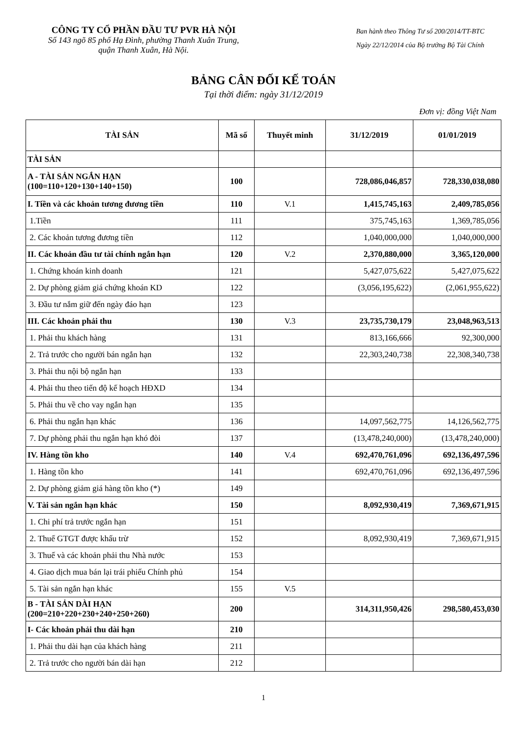CÔNG TY CỔ PHẦN ĐẦU TƯ PVR HÀ NỘI
Số 143 ngõ 85 phố Hạ Đình, phường Thanh Xuân Trung,
quận Thanh Xuân, Hà Nội.
Ban hành theo Thông Tư số 200/2014/TT-BTC
Ngày 22/12/2014 của Bộ trưởng Bộ Tài Chính
BẢNG CÂN ĐỐI KẾ TOÁN
Tại thời điểm: ngày 31/12/2019
Đơn vị: đồng Việt Nam
| TÀI SẢN | Mã số | Thuyết minh | 31/12/2019 | 01/01/2019 |
| --- | --- | --- | --- | --- |
| TÀI SẢN | | | | |
| A - TÀI SẢN NGẮN HẠN (100=110+120+130+140+150) | 100 | | 728,086,046,857 | 728,330,038,080 |
| I. Tiền và các khoản tương đương tiền | 110 | V.1 | 1,415,745,163 | 2,409,785,056 |
| 1.Tiền | 111 | | 375,745,163 | 1,369,785,056 |
| 2. Các khoản tương đương tiền | 112 | | 1,040,000,000 | 1,040,000,000 |
| II. Các khoản đầu tư tài chính ngắn hạn | 120 | V.2 | 2,370,880,000 | 3,365,120,000 |
| 1. Chứng khoán kinh doanh | 121 | | 5,427,075,622 | 5,427,075,622 |
| 2. Dự phòng giảm giá chứng khoán KD | 122 | | (3,056,195,622) | (2,061,955,622) |
| 3. Đầu tư nắm giữ đến ngày đáo hạn | 123 | | | |
| III. Các khoản phải thu | 130 | V.3 | 23,735,730,179 | 23,048,963,513 |
| 1. Phải thu khách hàng | 131 | | 813,166,666 | 92,300,000 |
| 2. Trả trước cho người bán ngắn hạn | 132 | | 22,303,240,738 | 22,308,340,738 |
| 3. Phải thu nội bộ ngắn hạn | 133 | | | |
| 4. Phải thu theo tiến độ kế hoạch HĐXD | 134 | | | |
| 5. Phải thu về cho vay ngắn hạn | 135 | | | |
| 6. Phải thu ngắn hạn khác | 136 | | 14,097,562,775 | 14,126,562,775 |
| 7. Dự phòng phải thu ngắn hạn khó đòi | 137 | | (13,478,240,000) | (13,478,240,000) |
| IV. Hàng tồn kho | 140 | V.4 | 692,470,761,096 | 692,136,497,596 |
| 1. Hàng tồn kho | 141 | | 692,470,761,096 | 692,136,497,596 |
| 2. Dự phòng giảm giá hàng tồn kho (*) | 149 | | | |
| V. Tài sản ngắn hạn khác | 150 | | 8,092,930,419 | 7,369,671,915 |
| 1. Chi phí trả trước ngắn hạn | 151 | | | |
| 2. Thuế GTGT được khấu trừ | 152 | | 8,092,930,419 | 7,369,671,915 |
| 3. Thuế và các khoản phải thu Nhà nước | 153 | | | |
| 4. Giao dịch mua bán lại trái phiếu Chính phủ | 154 | | | |
| 5. Tài sản ngắn hạn khác | 155 | V.5 | | |
| B - TÀI SẢN DÀI HẠN (200=210+220+230+240+250+260) | 200 | | 314,311,950,426 | 298,580,453,030 |
| I- Các khoản phải thu dài hạn | 210 | | | |
| 1. Phải thu dài hạn của khách hàng | 211 | | | |
| 2. Trả trước cho người bán dài hạn | 212 | | | |
1